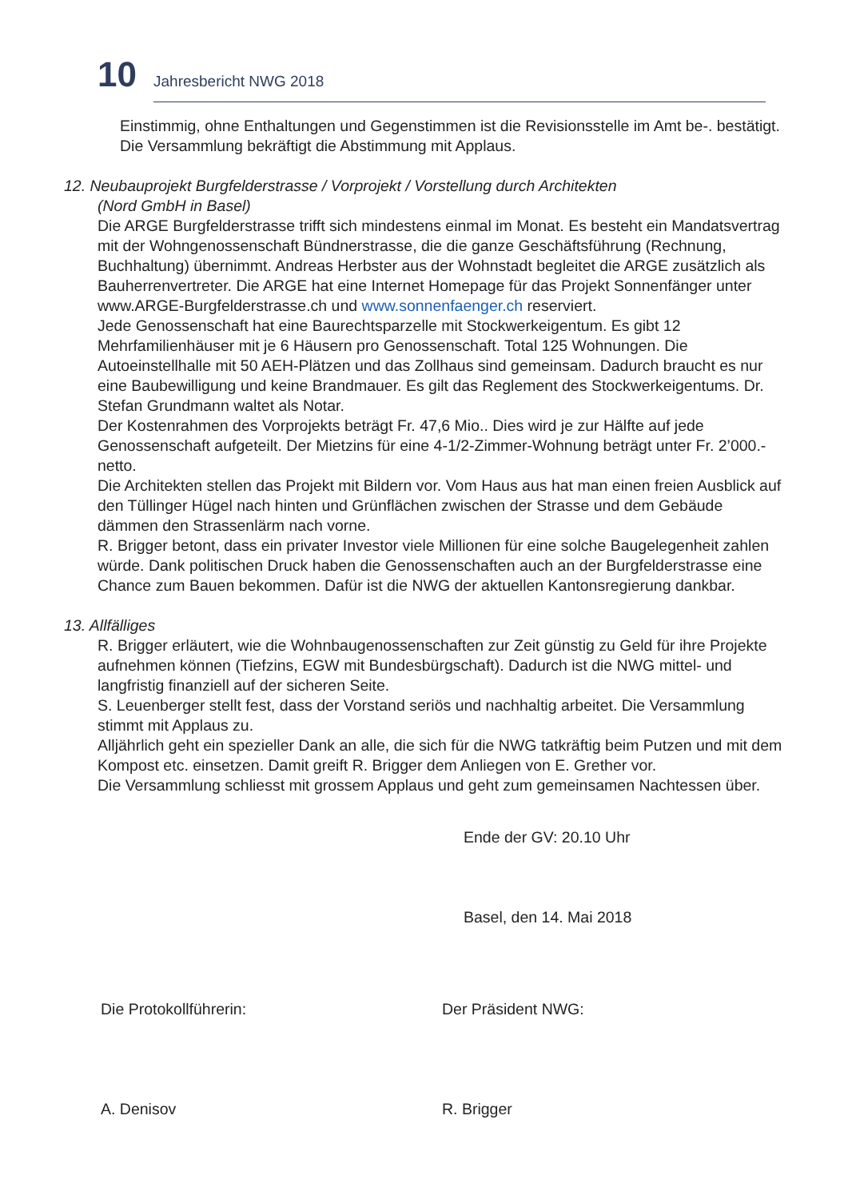10
Jahresbericht NWG 2018
Einstimmig, ohne Enthaltungen und Gegenstimmen ist die Revisionsstelle im Amt be-. bestätigt. Die Versammlung bekräftigt die Abstimmung mit Applaus.
12. Neubauprojekt Burgfelderstrasse / Vorprojekt / Vorstellung durch Architekten
(Nord GmbH in Basel)
Die ARGE Burgfelderstrasse trifft sich mindestens einmal im Monat. Es besteht ein Mandatsvertrag mit der Wohngenossenschaft Bündnerstrasse, die die ganze Geschäftsführung (Rechnung, Buchhaltung) übernimmt. Andreas Herbster aus der Wohnstadt begleitet die ARGE zusätzlich als Bauherrenvertreter. Die ARGE hat eine Internet Homepage für das Projekt Sonnenfänger unter www.ARGE-Burgfelderstrasse.ch und www.sonnenfaenger.ch reserviert.
Jede Genossenschaft hat eine Baurechtsparzelle mit Stockwerkeigentum. Es gibt 12 Mehrfamilienhäuser mit je 6 Häusern pro Genossenschaft. Total 125 Wohnungen. Die Autoeinstellhalle mit 50 AEH-Plätzen und das Zollhaus sind gemeinsam. Dadurch braucht es nur eine Baubewilligung und keine Brandmauer. Es gilt das Reglement des Stockwerkeigentums. Dr. Stefan Grundmann waltet als Notar.
Der Kostenrahmen des Vorprojekts beträgt Fr. 47,6 Mio.. Dies wird je zur Hälfte auf jede Genossenschaft aufgeteilt. Der Mietzins für eine 4-1/2-Zimmer-Wohnung beträgt unter Fr. 2’000.- netto.
Die Architekten stellen das Projekt mit Bildern vor. Vom Haus aus hat man einen freien Ausblick auf den Tüllinger Hügel nach hinten und Grünflächen zwischen der Strasse und dem Gebäude dämmen den Strassenlärm nach vorne.
R. Brigger betont, dass ein privater Investor viele Millionen für eine solche Baugelegenheit zahlen würde. Dank politischen Druck haben die Genossenschaften auch an der Burgfelderstrasse eine Chance zum Bauen bekommen. Dafür ist die NWG der aktuellen Kantonsregierung dankbar.
13. Allfälliges
R. Brigger erläutert, wie die Wohnbaugenossenschaften zur Zeit günstig zu Geld für ihre Projekte aufnehmen können (Tiefzins, EGW mit Bundesbürgschaft). Dadurch ist die NWG mittel- und langfristig finanziell auf der sicheren Seite.
S. Leuenberger stellt fest, dass der Vorstand seriös und nachhaltig arbeitet. Die Versammlung stimmt mit Applaus zu.
Alljährlich geht ein spezieller Dank an alle, die sich für die NWG tatkräftig beim Putzen und mit dem Kompost etc. einsetzen. Damit greift R. Brigger dem Anliegen von E. Grether vor.
Die Versammlung schliesst mit grossem Applaus und geht zum gemeinsamen Nachtessen über.
Ende der GV: 20.10 Uhr
Basel, den 14. Mai 2018
Die Protokollführerin:
A. Denisov
Der Präsident NWG:
R. Brigger